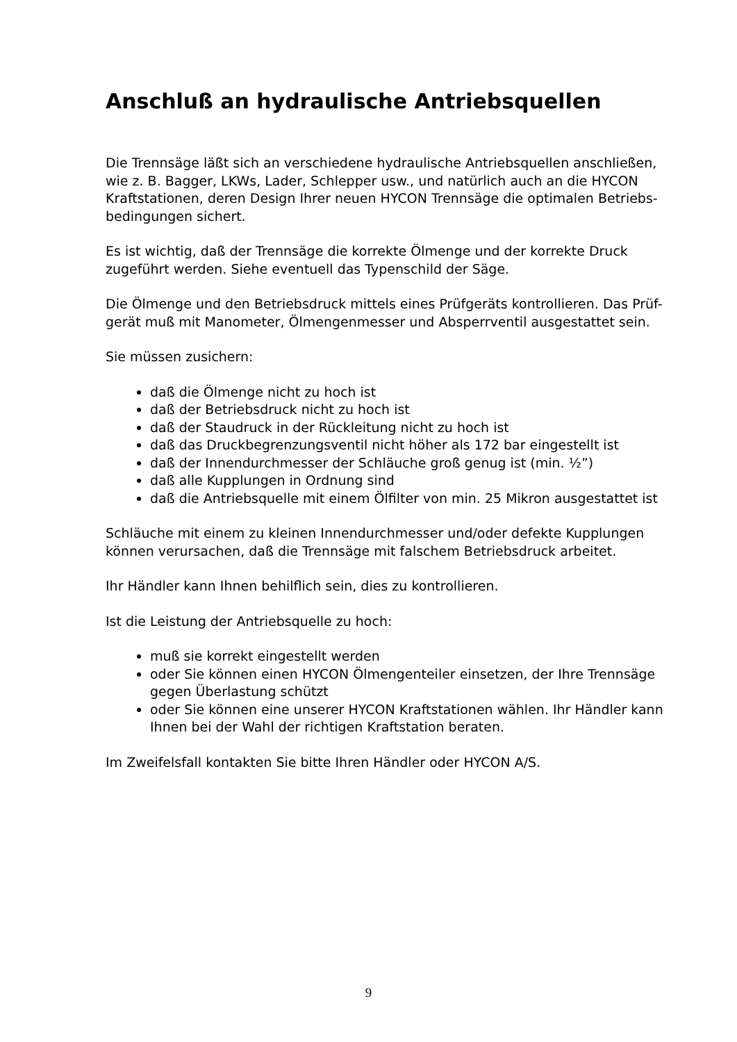Anschluß an hydraulische Antriebsquellen
Die Trennsäge läßt sich an verschiedene hydraulische Antriebsquellen anschließen, wie z. B. Bagger, LKWs, Lader, Schlepper usw., und natürlich auch an die HYCON Kraftstationen, deren Design Ihrer neuen HYCON Trennsäge die optimalen Betriebs-bedingungen sichert.
Es ist wichtig, daß der Trennsäge die korrekte Ölmenge und der korrekte Druck zugeführt werden. Siehe eventuell das Typenschild der Säge.
Die Ölmenge und den Betriebsdruck mittels eines Prüfgeräts kontrollieren. Das Prüf-gerät muß mit Manometer, Ölmengenmesser und Absperrventil ausgestattet sein.
Sie müssen zusichern:
daß die Ölmenge nicht zu hoch ist
daß der Betriebsdruck nicht zu hoch ist
daß der Staudruck in der Rückleitung nicht zu hoch ist
daß das Druckbegrenzungsventil nicht höher als 172 bar eingestellt ist
daß der Innendurchmesser der Schläuche groß genug ist (min. ½”)
daß alle Kupplungen in Ordnung sind
daß die Antriebsquelle mit einem Ölfilter von min. 25 Mikron ausgestattet ist
Schläuche mit einem zu kleinen Innendurchmesser und/oder defekte Kupplungen können verursachen, daß die Trennsäge mit falschem Betriebsdruck arbeitet.
Ihr Händler kann Ihnen behilflich sein, dies zu kontrollieren.
Ist die Leistung der Antriebsquelle zu hoch:
muß sie korrekt eingestellt werden
oder Sie können einen HYCON Ölmengenteiler einsetzen, der Ihre Trennsäge gegen Überlastung schützt
oder Sie können eine unserer HYCON Kraftstationen wählen. Ihr Händler kann Ihnen bei der Wahl der richtigen Kraftstation beraten.
Im Zweifelsfall kontakten Sie bitte Ihren Händler oder HYCON A/S.
9